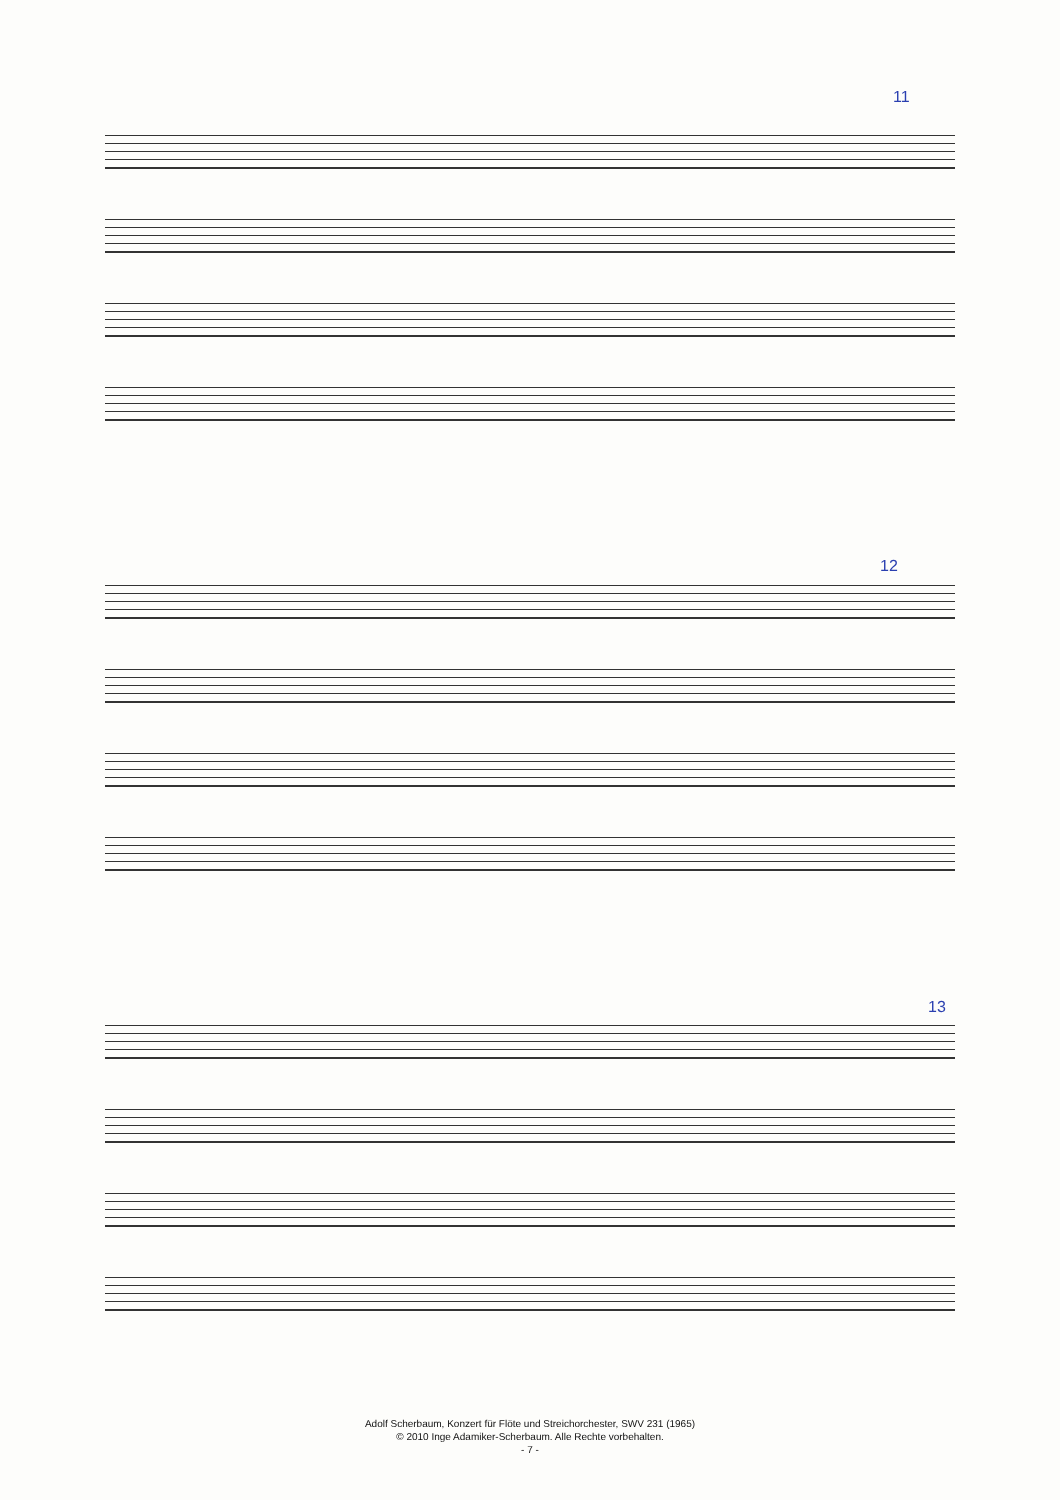11
12
13
Adolf Scherbaum, Konzert für Flöte und Streichorchester, SWV 231 (1965)
© 2010 Inge Adamiker-Scherbaum. Alle Rechte vorbehalten.
- 7 -